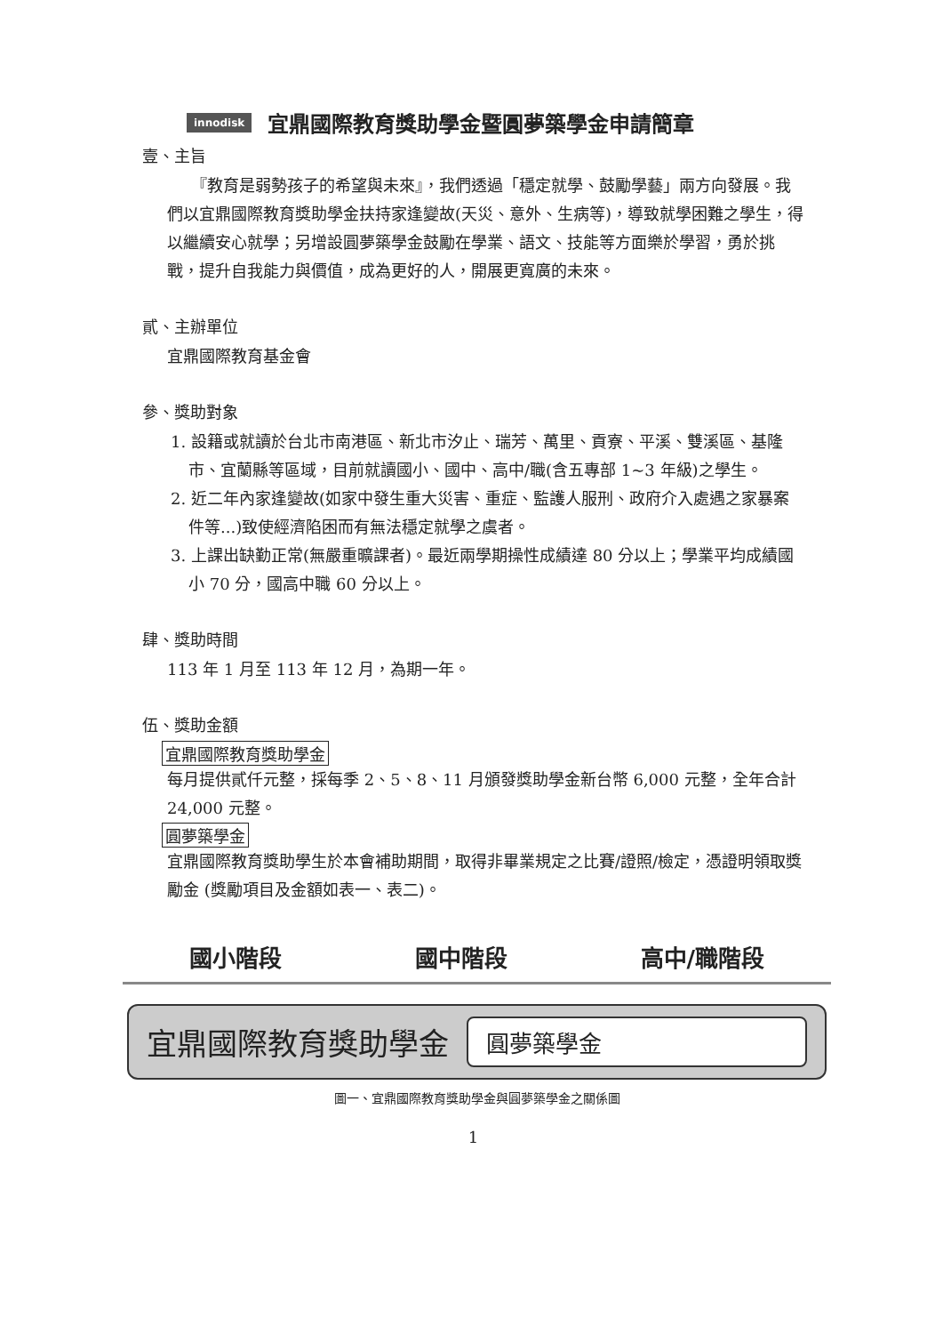innodisk 宜鼎國際教育獎助學金暨圓夢築學金申請簡章
壹、主旨
　　『教育是弱勢孩子的希望與未來』，我們透過「穩定就學、鼓勵學藝」兩方向發展。我們以宜鼎國際教育獎助學金扶持家逢變故(天災、意外、生病等)，導致就學困難之學生，得以繼續安心就學；另增設圓夢築學金鼓勵在學業、語文、技能等方面樂於學習，勇於挑戰，提升自我能力與價值，成為更好的人，開展更寬廣的未來。
貳、主辦單位
宜鼎國際教育基金會
參、獎助對象
1. 設籍或就讀於台北市南港區、新北市汐止、瑞芳、萬里、貢寮、平溪、雙溪區、基隆市、宜蘭縣等區域，目前就讀國小、國中、高中/職(含五專部 1~3 年級)之學生。
2. 近二年內家逢變故(如家中發生重大災害、重症、監護人服刑、政府介入處遇之家暴案件等...)致使經濟陷困而有無法穩定就學之虞者。
3. 上課出缺勤正常(無嚴重曠課者)。最近兩學期操性成績達 80 分以上；學業平均成績國小 70 分，國高中職 60 分以上。
肆、獎助時間
113 年 1 月至 113 年 12 月，為期一年。
伍、獎助金額
宜鼎國際教育獎助學金
每月提供貳仟元整，採每季 2、5、8、11 月頒發獎助學金新台幣 6,000 元整，全年合計 24,000 元整。
圓夢築學金
宜鼎國際教育獎助學生於本會補助期間，取得非畢業規定之比賽/證照/檢定，憑證明領取獎勵金 (獎勵項目及金額如表一、表二)。
國小階段 國中階段 高中/職階段
宜鼎國際教育獎助學金 圓夢築學金
圖一、宜鼎國際教育獎助學金與圓夢築學金之關係圖
1